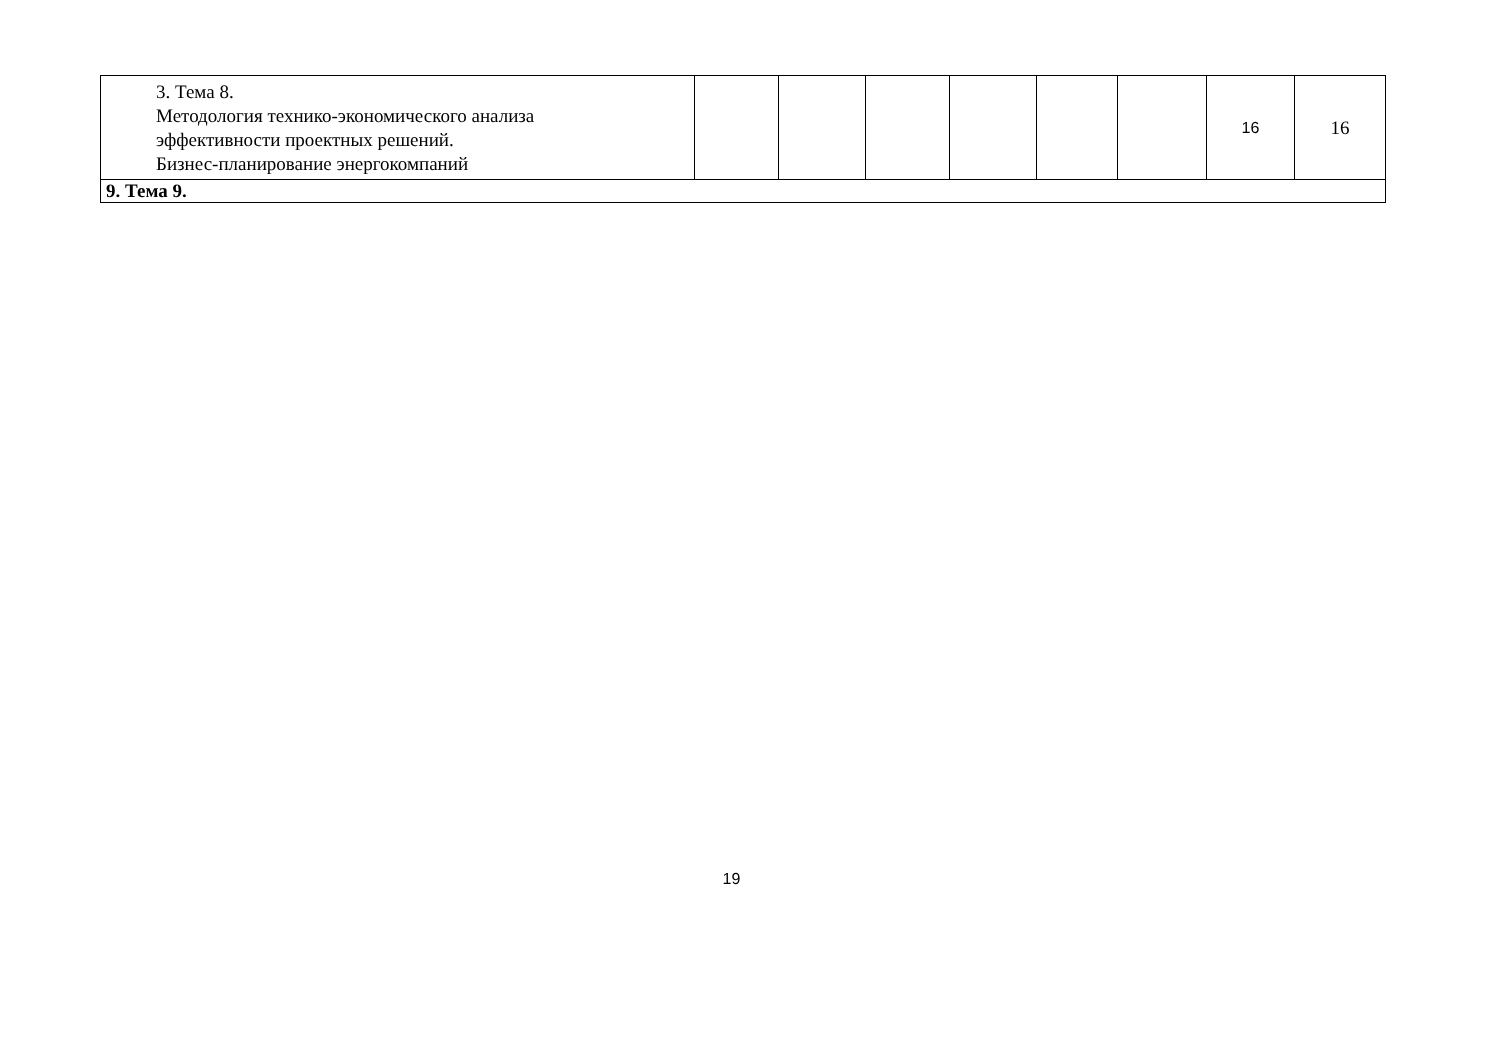| 3. Тема 8. Методология технико-экономического анализа эффективности проектных решений. Бизнес-планирование энергокомпаний | | | | | | | 16 | 16 |
| 9. Тема 9. | | | | | | | | |
19